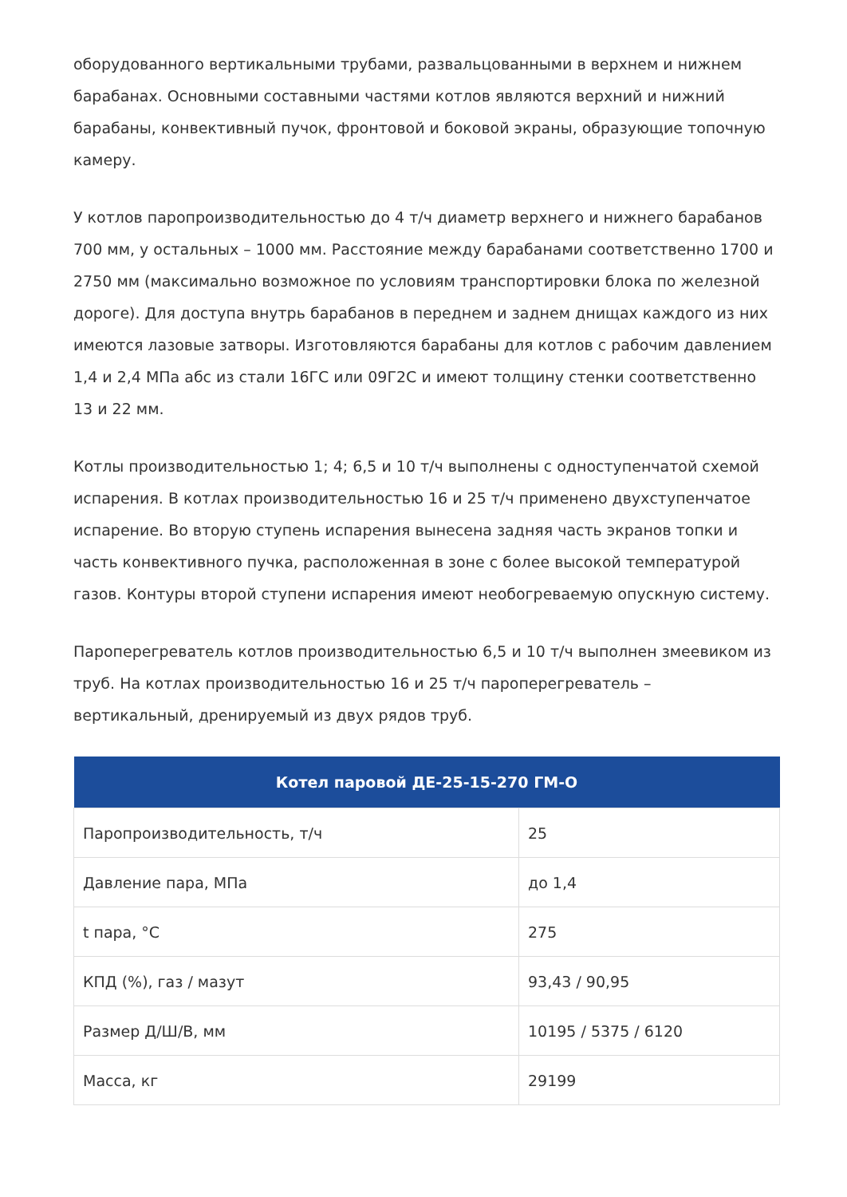оборудованного вертикальными трубами, развальцованными в верхнем и нижнем барабанах. Основными составными частями котлов являются верхний и нижний барабаны, конвективный пучок, фронтовой и боковой экраны, образующие топочную камеру.
У котлов паропроизводительностью до 4 т/ч диаметр верхнего и нижнего барабанов 700 мм, у остальных – 1000 мм. Расстояние между барабанами соответственно 1700 и 2750 мм (максимально возможное по условиям транспортировки блока по железной дороге). Для доступа внутрь барабанов в переднем и заднем днищах каждого из них имеются лазовые затворы. Изготовляются барабаны для котлов с рабочим давлением 1,4 и 2,4 МПа абс из стали 16ГС или 09Г2С и имеют толщину стенки соответственно 13 и 22 мм.
Котлы производительностью 1; 4; 6,5 и 10 т/ч выполнены с одноступенчатой схемой испарения. В котлах производительностью 16 и 25 т/ч применено двухступенчатое испарение. Во вторую ступень испарения вынесена задняя часть экранов топки и часть конвективного пучка, расположенная в зоне с более высокой температурой газов. Контуры второй ступени испарения имеют необогреваемую опускную систему.
Пароперегреватель котлов производительностью 6,5 и 10 т/ч выполнен змеевиком из труб. На котлах производительностью 16 и 25 т/ч пароперегреватель – вертикальный, дренируемый из двух рядов труб.
| Котел паровой ДЕ-25-15-270 ГМ-О | |
| --- | --- |
| Паропроизводительность, т/ч | 25 |
| Давление пара, МПа | до 1,4 |
| t пара, °C | 275 |
| КПД (%), газ / мазут | 93,43 / 90,95 |
| Размер Д/Ш/В, мм | 10195 / 5375 / 6120 |
| Масса, кг | 29199 |